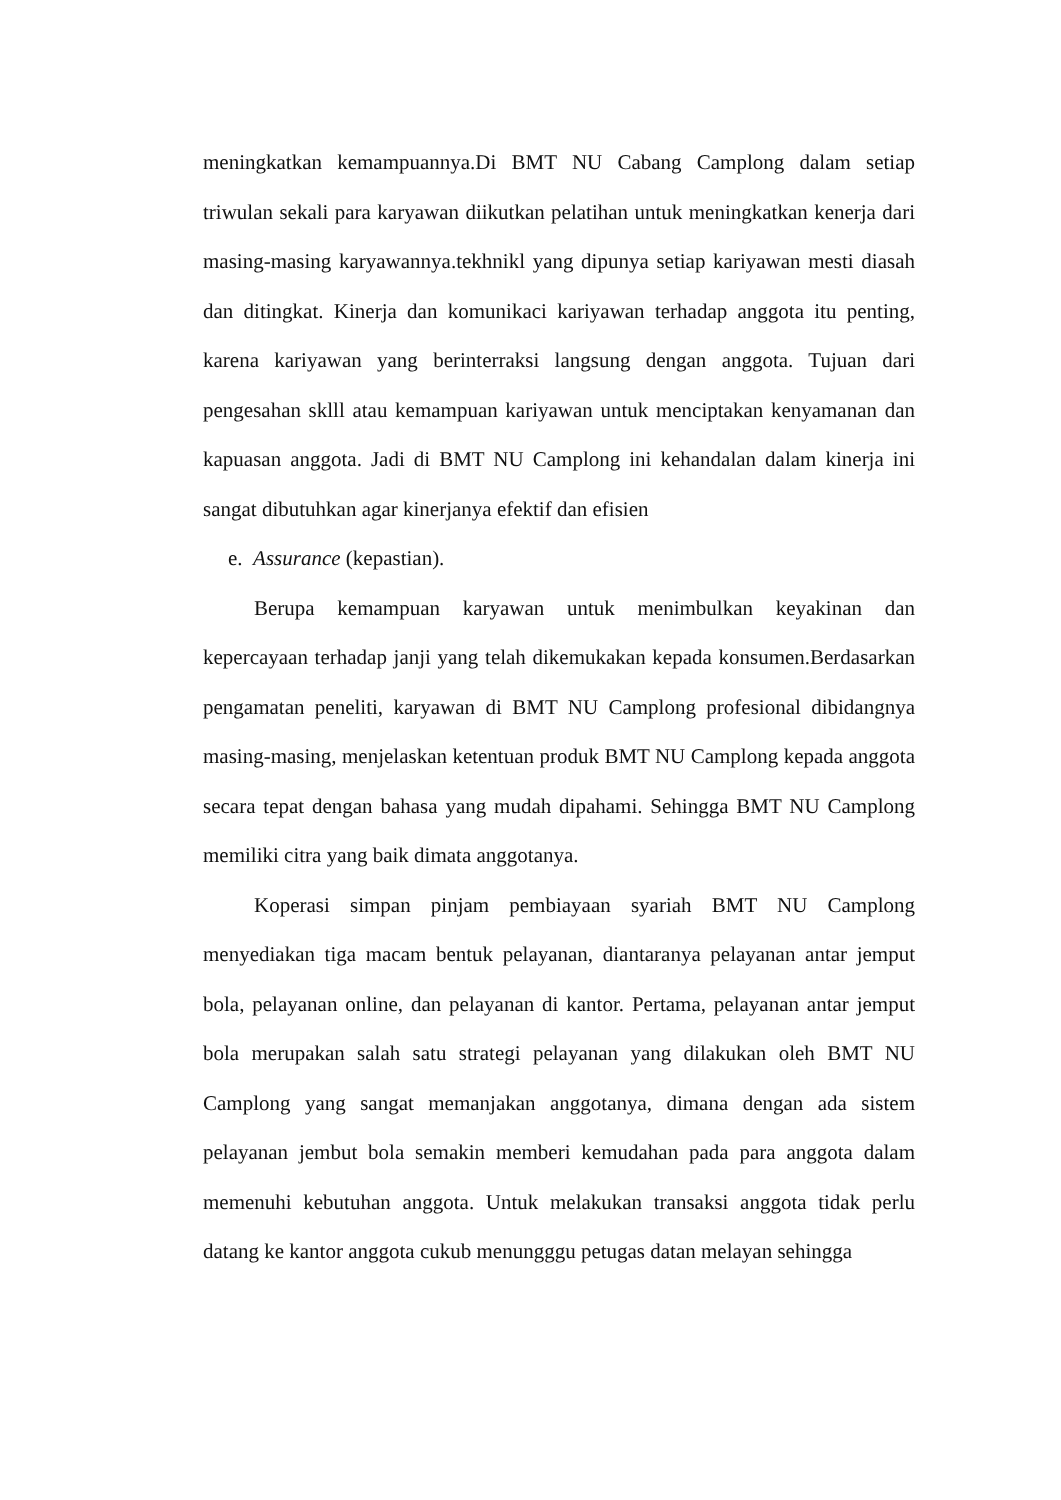meningkatkan kemampuannya.Di BMT NU Cabang Camplong dalam setiap triwulan sekali para karyawan diikutkan pelatihan untuk meningkatkan kenerja dari masing-masing karyawannya.tekhnikl yang dipunya setiap kariyawan mesti diasah dan ditingkat. Kinerja dan komunikaci kariyawan terhadap anggota itu penting, karena kariyawan yang berinterraksi langsung dengan anggota. Tujuan dari pengesahan sklll atau kemampuan kariyawan untuk menciptakan kenyamanan dan kapuasan anggota. Jadi di BMT NU Camplong ini kehandalan dalam kinerja ini sangat dibutuhkan agar kinerjanya efektif dan efisien
e. Assurance (kepastian).
Berupa kemampuan karyawan untuk menimbulkan keyakinan dan kepercayaan terhadap janji yang telah dikemukakan kepada konsumen.Berdasarkan pengamatan peneliti, karyawan di BMT NU Camplong profesional dibidangnya masing-masing, menjelaskan ketentuan produk BMT NU Camplong kepada anggota secara tepat dengan bahasa yang mudah dipahami. Sehingga BMT NU Camplong memiliki citra yang baik dimata anggotanya.
Koperasi simpan pinjam pembiayaan syariah BMT NU Camplong menyediakan tiga macam bentuk pelayanan, diantaranya pelayanan antar jemput bola, pelayanan online, dan pelayanan di kantor. Pertama, pelayanan antar jemput bola merupakan salah satu strategi pelayanan yang dilakukan oleh BMT NU Camplong yang sangat memanjakan anggotanya, dimana dengan ada sistem pelayanan jembut bola semakin memberi kemudahan pada para anggota dalam memenuhi kebutuhan anggota. Untuk melakukan transaksi anggota tidak perlu datang ke kantor anggota cukub menungggu petugas datan melayan sehingga